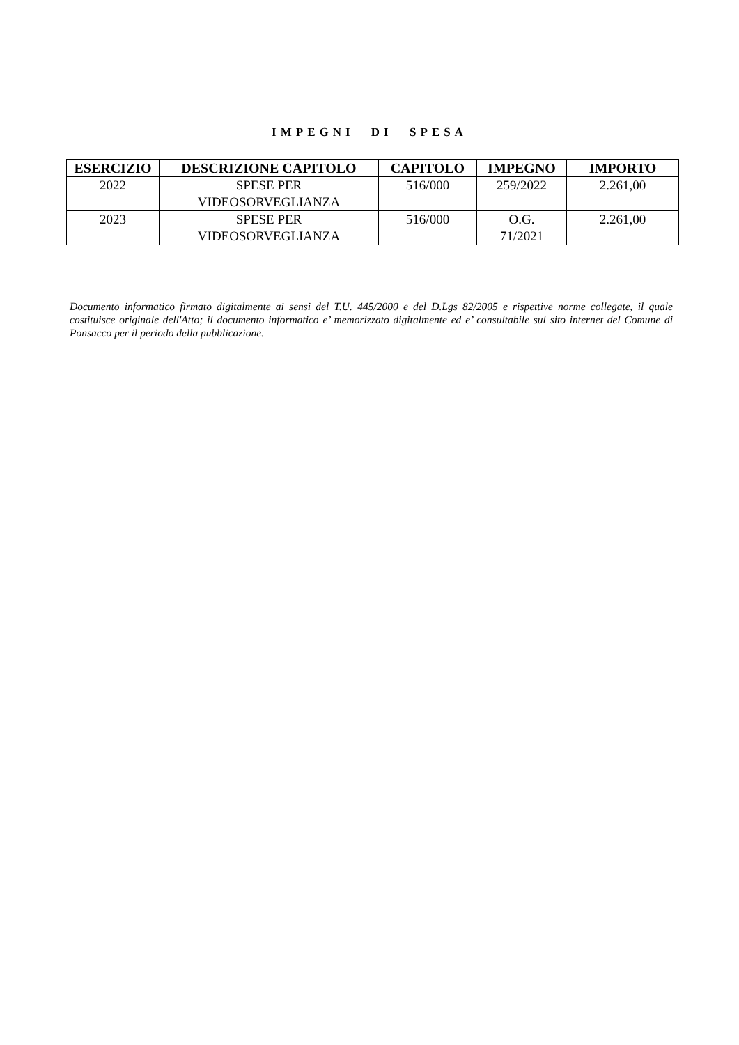IMPEGNI DI SPESA
| ESERCIZIO | DESCRIZIONE CAPITOLO | CAPITOLO | IMPEGNO | IMPORTO |
| --- | --- | --- | --- | --- |
| 2022 | SPESE PER VIDEOSORVEGLIANZA | 516/000 | 259/2022 | 2.261,00 |
| 2023 | SPESE PER VIDEOSORVEGLIANZA | 516/000 | O.G. 71/2021 | 2.261,00 |
Documento informatico firmato digitalmente ai sensi del T.U. 445/2000 e del D.Lgs 82/2005 e rispettive norme collegate, il quale costituisce originale dell'Atto; il documento informatico e’ memorizzato digitalmente ed e’ consultabile sul sito internet del Comune di Ponsacco per il periodo della pubblicazione.